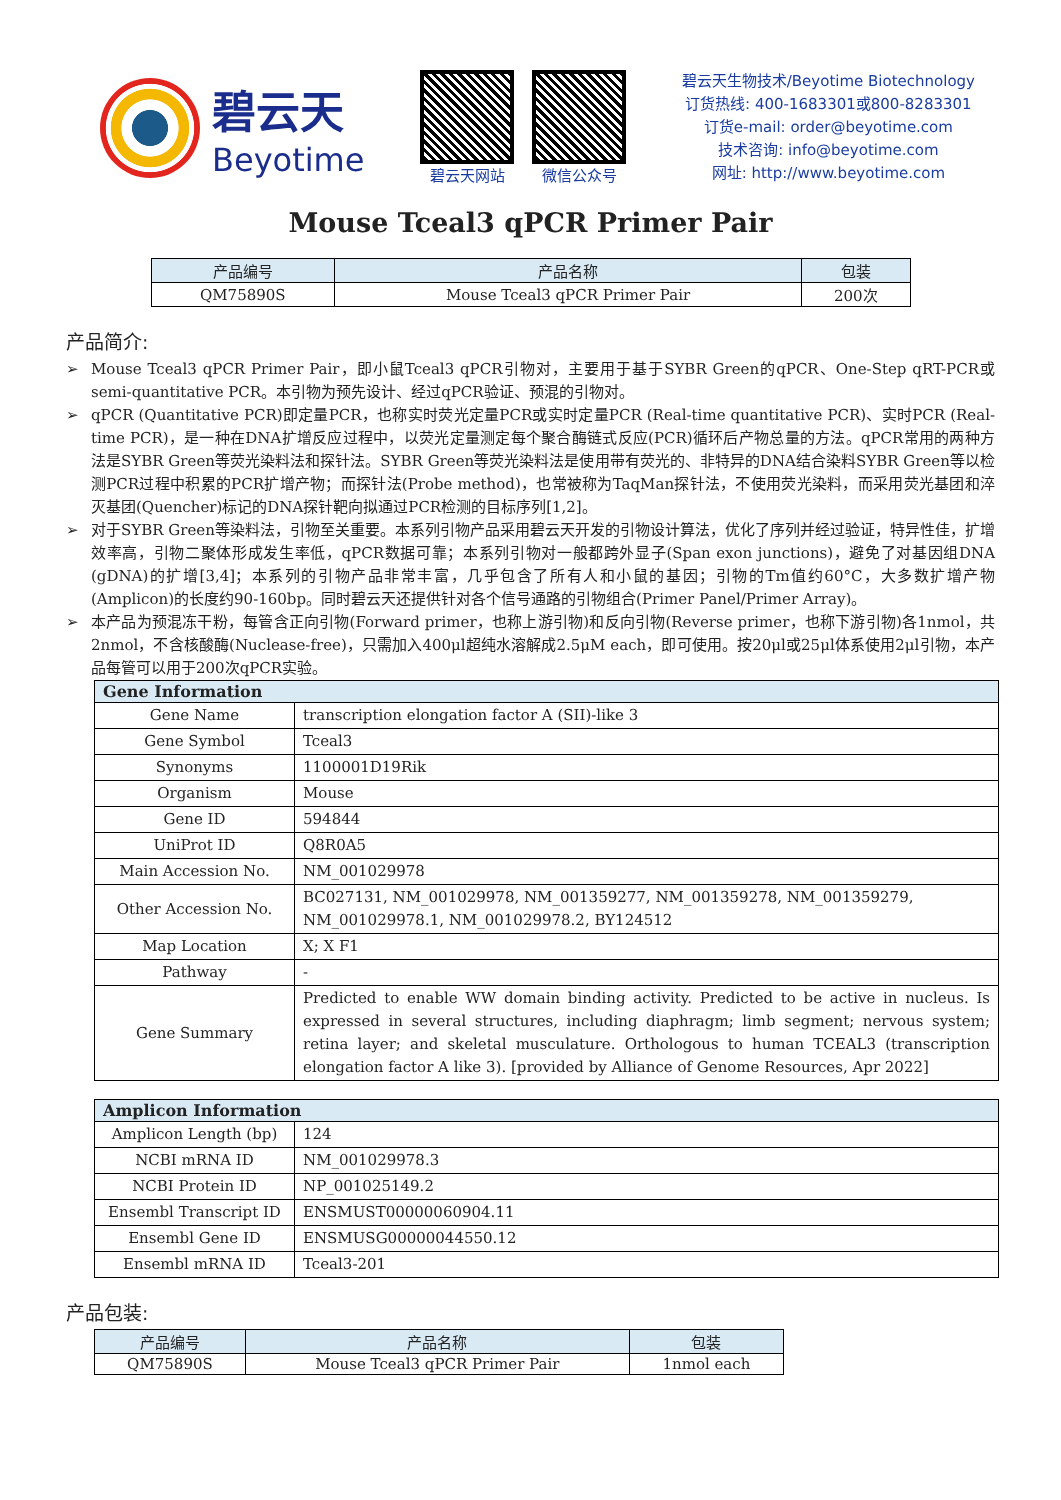碧云天
Beyotime
碧云天网站 微信公众号
碧云天生物技术/Beyotime Biotechnology
订货热线: 400-1683301或800-8283301
订货e-mail: order@beyotime.com
技术咨询: info@beyotime.com
网址: http://www.beyotime.com
Mouse Tceal3 qPCR Primer Pair
| 产品编号 | 产品名称 | 包装 |
| --- | --- | --- |
| QM75890S | Mouse Tceal3 qPCR Primer Pair | 200次 |
产品简介:
➢ Mouse Tceal3 qPCR Primer Pair，即小鼠Tceal3 qPCR引物对，主要用于基于SYBR Green的qPCR、One-Step qRT-PCR或semi-quantitative PCR。本引物为预先设计、经过qPCR验证、预混的引物对。
➢ qPCR (Quantitative PCR)即定量PCR，也称实时荧光定量PCR或实时定量PCR (Real-time quantitative PCR)、实时PCR (Real-time PCR)，是一种在DNA扩增反应过程中，以荧光定量测定每个聚合酶链式反应(PCR)循环后产物总量的方法。qPCR常用的两种方法是SYBR Green等荧光染料法和探针法。SYBR Green等荧光染料法是使用带有荧光的、非特异的DNA结合染料SYBR Green等以检测PCR过程中积累的PCR扩增产物；而探针法(Probe method)，也常被称为TaqMan探针法，不使用荧光染料，而采用荧光基团和淬灭基团(Quencher)标记的DNA探针靶向拟通过PCR检测的目标序列[1,2]。
➢ 对于SYBR Green等染料法，引物至关重要。本系列引物产品采用碧云天开发的引物设计算法，优化了序列并经过验证，特异性佳，扩增效率高，引物二聚体形成发生率低，qPCR数据可靠；本系列引物对一般都跨外显子(Span exon junctions)，避免了对基因组DNA (gDNA)的扩增[3,4]；本系列的引物产品非常丰富，几乎包含了所有人和小鼠的基因；引物的Tm值约60°C，大多数扩增产物(Amplicon)的长度约90-160bp。同时碧云天还提供针对各个信号通路的引物组合(Primer Panel/Primer Array)。
➢ 本产品为预混冻干粉，每管含正向引物(Forward primer，也称上游引物)和反向引物(Reverse primer，也称下游引物)各1nmol，共2nmol，不含核酸酶(Nuclease-free)，只需加入400μl超纯水溶解成2.5μM each，即可使用。按20μl或25μl体系使用2μl引物，本产品每管可以用于200次qPCR实验。
| Gene Information | |
| --- | --- |
| Gene Name | transcription elongation factor A (SII)-like 3 |
| Gene Symbol | Tceal3 |
| Synonyms | 1100001D19Rik |
| Organism | Mouse |
| Gene ID | 594844 |
| UniProt ID | Q8R0A5 |
| Main Accession No. | NM_001029978 |
| Other Accession No. | BC027131, NM_001029978, NM_001359277, NM_001359278, NM_001359279, NM_001029978.1, NM_001029978.2, BY124512 |
| Map Location | X; X F1 |
| Pathway | - |
| Gene Summary | Predicted to enable WW domain binding activity. Predicted to be active in nucleus. Is expressed in several structures, including diaphragm; limb segment; nervous system; retina layer; and skeletal musculature. Orthologous to human TCEAL3 (transcription elongation factor A like 3). [provided by Alliance of Genome Resources, Apr 2022] |
| Amplicon Information | |
| --- | --- |
| Amplicon Length (bp) | 124 |
| NCBI mRNA ID | NM_001029978.3 |
| NCBI Protein ID | NP_001025149.2 |
| Ensembl Transcript ID | ENSMUST00000060904.11 |
| Ensembl Gene ID | ENSMUSG00000044550.12 |
| Ensembl mRNA ID | Tceal3-201 |
产品包装:
| 产品编号 | 产品名称 | 包装 |
| --- | --- | --- |
| QM75890S | Mouse Tceal3 qPCR Primer Pair | 1nmol each |